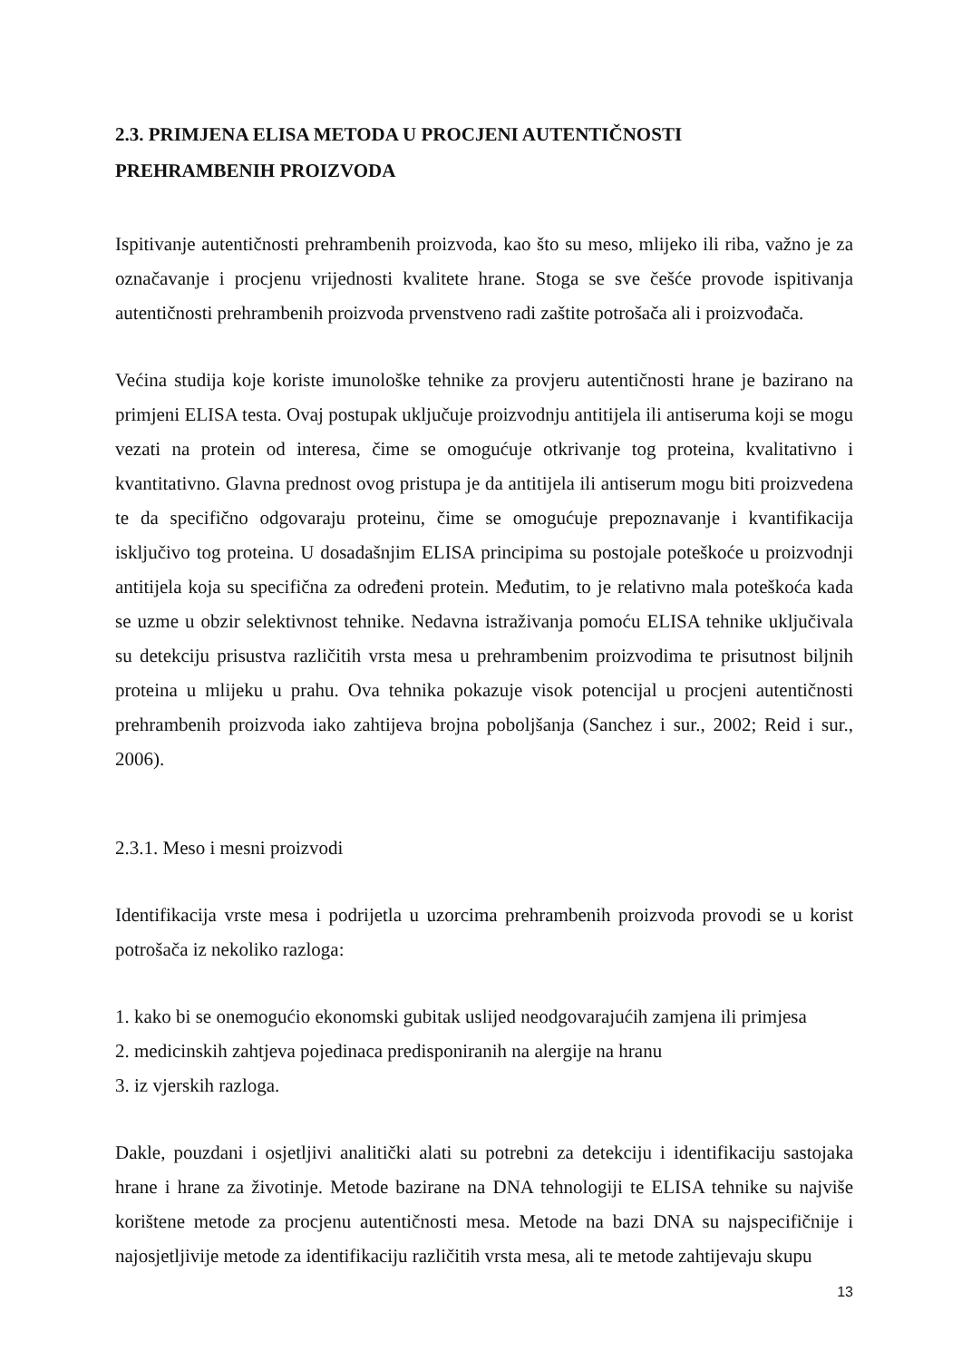2.3. PRIMJENA ELISA METODA U PROCJENI AUTENTIČNOSTI
PREHRAMBENIH PROIZVODA
Ispitivanje autentičnosti prehrambenih proizvoda, kao što su meso, mlijeko ili riba, važno je za označavanje i procjenu vrijednosti kvalitete hrane. Stoga se sve češće provode ispitivanja autentičnosti prehrambenih proizvoda prvenstveno radi zaštite potrošača ali i proizvođača.
Većina studija koje koriste imunološke tehnike za provjeru autentičnosti hrane je bazirano na primjeni ELISA testa. Ovaj postupak uključuje proizvodnju antitijela ili antiseruma koji se mogu vezati na protein od interesa, čime se omogućuje otkrivanje tog proteina, kvalitativno i kvantitativno. Glavna prednost ovog pristupa je da antitijela ili antiserum mogu biti proizvedena te da specifično odgovaraju proteinu, čime se omogućuje prepoznavanje i kvantifikacija isključivo tog proteina. U dosadašnjim ELISA principima su postojale poteškoće u proizvodnji antitijela koja su specifična za određeni protein. Međutim, to je relativno mala poteškoća kada se uzme u obzir selektivnost tehnike. Nedavna istraživanja pomoću ELISA tehnike uključivala su detekciju prisustva različitih vrsta mesa u prehrambenim proizvodima te prisutnost biljnih proteina u mlijeku u prahu. Ova tehnika pokazuje visok potencijal u procjeni autentičnosti prehrambenih proizvoda iako zahtijeva brojna poboljšanja (Sanchez i sur., 2002; Reid i sur., 2006).
2.3.1. Meso i mesni proizvodi
Identifikacija vrste mesa i podrijetla u uzorcima prehrambenih proizvoda provodi se u korist potrošača iz nekoliko razloga:
1. kako bi se onemogućio ekonomski gubitak uslijed neodgovarajućih zamjena ili primjesa
2. medicinskih zahtjeva pojedinaca predisponiranih na alergije na hranu
3. iz vjerskih razloga.
Dakle, pouzdani i osjetljivi analitički alati su potrebni za detekciju i identifikaciju sastojaka hrane i hrane za životinje. Metode bazirane na DNA tehnologiji te ELISA tehnike su najviše korištene metode za procjenu autentičnosti mesa. Metode na bazi DNA su najspecifičnije i najosjetljivije metode za identifikaciju različitih vrsta mesa, ali te metode zahtijevaju skupu
13